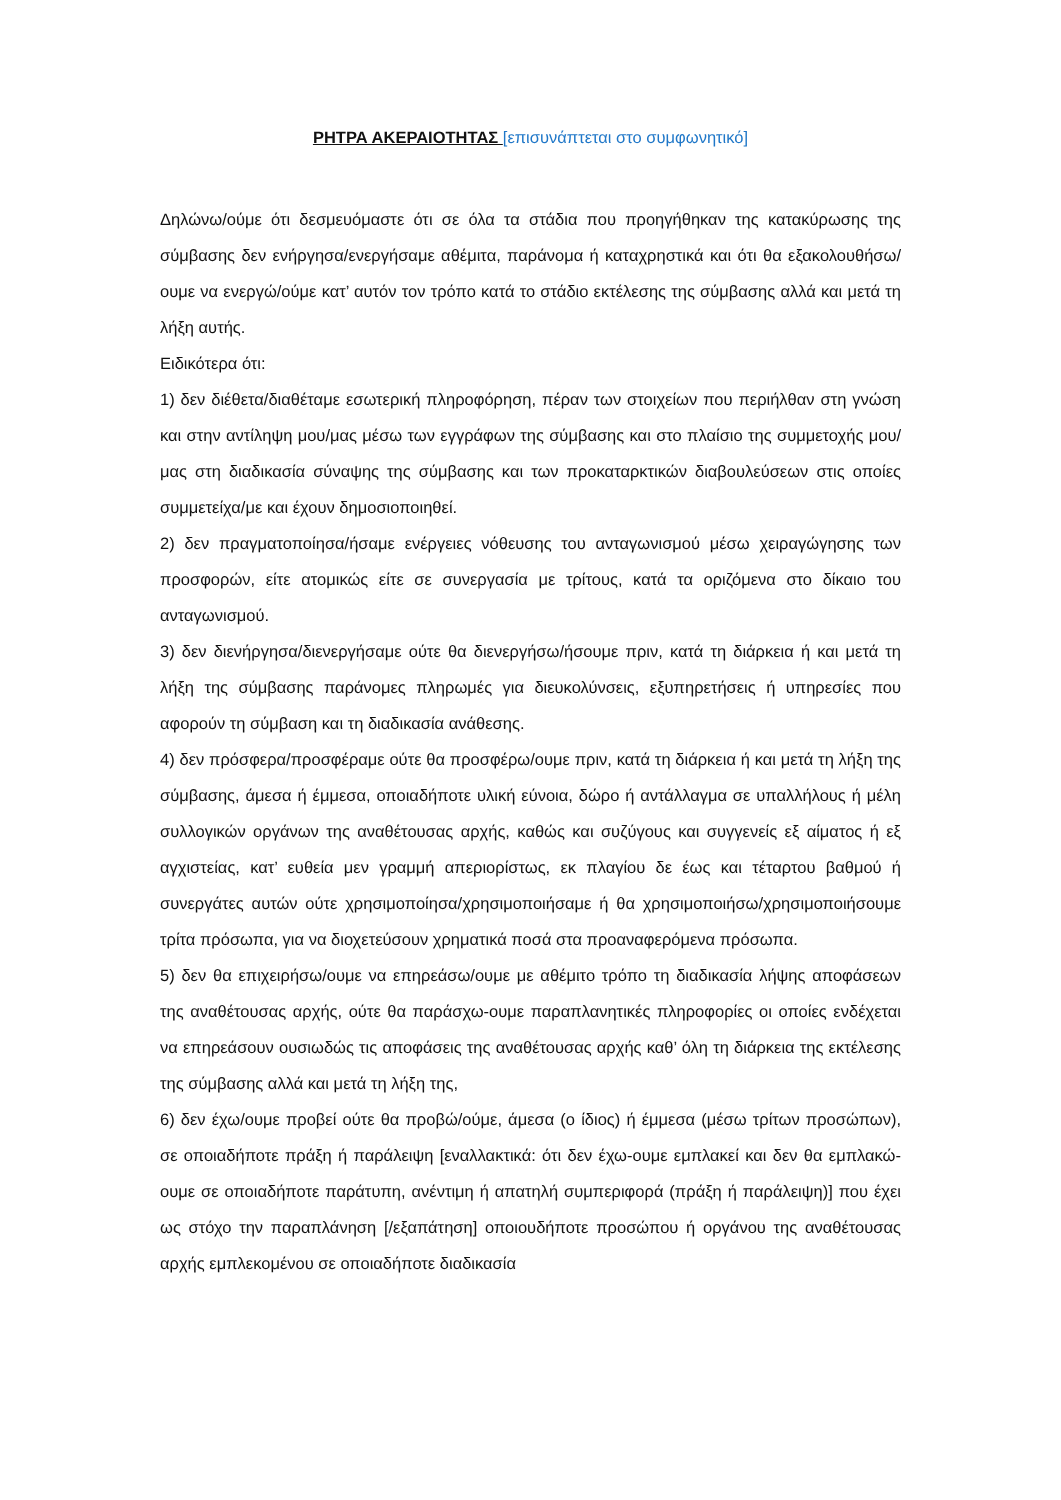ΡΗΤΡΑ ΑΚΕΡΑΙΟΤΗΤΑΣ [επισυνάπτεται στο συμφωνητικό]
Δηλώνω/ούμε ότι δεσμευόμαστε ότι σε όλα τα στάδια που προηγήθηκαν της κατακύρωσης της σύμβασης δεν ενήργησα/ενεργήσαμε αθέμιτα, παράνομα ή καταχρηστικά και ότι θα εξακολουθήσω/ουμε να ενεργώ/ούμε κατ’ αυτόν τον τρόπο κατά το στάδιο εκτέλεσης της σύμβασης αλλά και μετά τη λήξη αυτής.
Ειδικότερα ότι:
1) δεν διέθετα/διαθέταμε εσωτερική πληροφόρηση, πέραν των στοιχείων που περιήλθαν στη γνώση και στην αντίληψη μου/μας μέσω των εγγράφων της σύμβασης και στο πλαίσιο της συμμετοχής μου/μας στη διαδικασία σύναψης της σύμβασης και των προκαταρκτικών διαβουλεύσεων στις οποίες συμμετείχα/με και έχουν δημοσιοποιηθεί.
2) δεν πραγματοποίησα/ήσαμε ενέργειες νόθευσης του ανταγωνισμού μέσω χειραγώγησης των προσφορών, είτε ατομικώς είτε σε συνεργασία με τρίτους, κατά τα οριζόμενα στο δίκαιο του ανταγωνισμού.
3) δεν διενήργησα/διενεργήσαμε ούτε θα διενεργήσω/ήσουμε πριν, κατά τη διάρκεια ή και μετά τη λήξη της σύμβασης παράνομες πληρωμές για διευκολύνσεις, εξυπηρετήσεις ή υπηρεσίες που αφορούν τη σύμβαση και τη διαδικασία ανάθεσης.
4) δεν πρόσφερα/προσφέραμε ούτε θα προσφέρω/ουμε πριν, κατά τη διάρκεια ή και μετά τη λήξη της σύμβασης, άμεσα ή έμμεσα, οποιαδήποτε υλική εύνοια, δώρο ή αντάλλαγμα σε υπαλλήλους ή μέλη συλλογικών οργάνων της αναθέτουσας αρχής, καθώς και συζύγους και συγγενείς εξ αίματος ή εξ αγχιστείας, κατ’ ευθεία μεν γραμμή απεριορίστως, εκ πλαγίου δε έως και τέταρτου βαθμού ή συνεργάτες αυτών ούτε χρησιμοποίησα/χρησιμοποιήσαμε ή θα χρησιμοποιήσω/χρησιμοποιήσουμε τρίτα πρόσωπα, για να διοχετεύσουν χρηματικά ποσά στα προαναφερόμενα πρόσωπα.
5) δεν θα επιχειρήσω/ουμε να επηρεάσω/ουμε με αθέμιτο τρόπο τη διαδικασία λήψης αποφάσεων της αναθέτουσας αρχής, ούτε θα παράσχω-ουμε παραπλανητικές πληροφορίες οι οποίες ενδέχεται να επηρεάσουν ουσιωδώς τις αποφάσεις της αναθέτουσας αρχής καθ’ όλη τη διάρκεια της εκτέλεσης της σύμβασης αλλά και μετά τη λήξη της,
6) δεν έχω/ουμε προβεί ούτε θα προβώ/ούμε, άμεσα (ο ίδιος) ή έμμεσα (μέσω τρίτων προσώπων), σε οποιαδήποτε πράξη ή παράλειψη [εναλλακτικά: ότι δεν έχω-ουμε εμπλακεί και δεν θα εμπλακώ-ουμε σε οποιαδήποτε παράτυπη, ανέντιμη ή απατηλή συμπεριφορά (πράξη ή παράλειψη)] που έχει ως στόχο την παραπλάνηση [/εξαπάτηση] οποιουδήποτε προσώπου ή οργάνου της αναθέτουσας αρχής εμπλεκομένου σε οποιαδήποτε διαδικασία